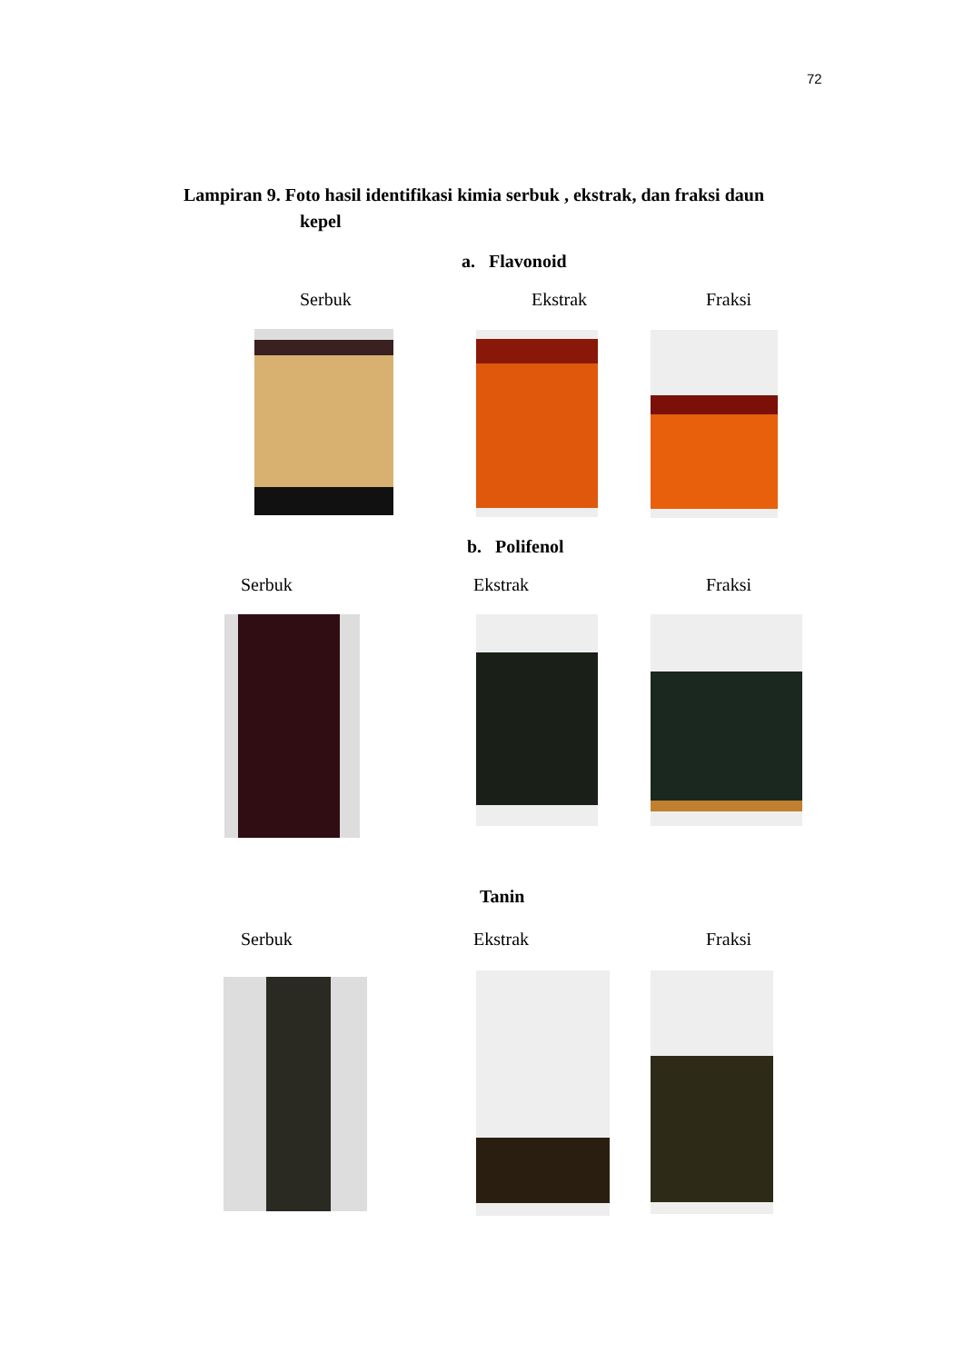72
Lampiran 9. Foto hasil identifikasi kimia serbuk , ekstrak, dan fraksi daun
kepel
a. Flavonoid
Serbuk Ekstrak Fraksi
b. Polifenol
Serbuk Ekstrak Fraksi
Tanin
Serbuk Ekstrak Fraksi